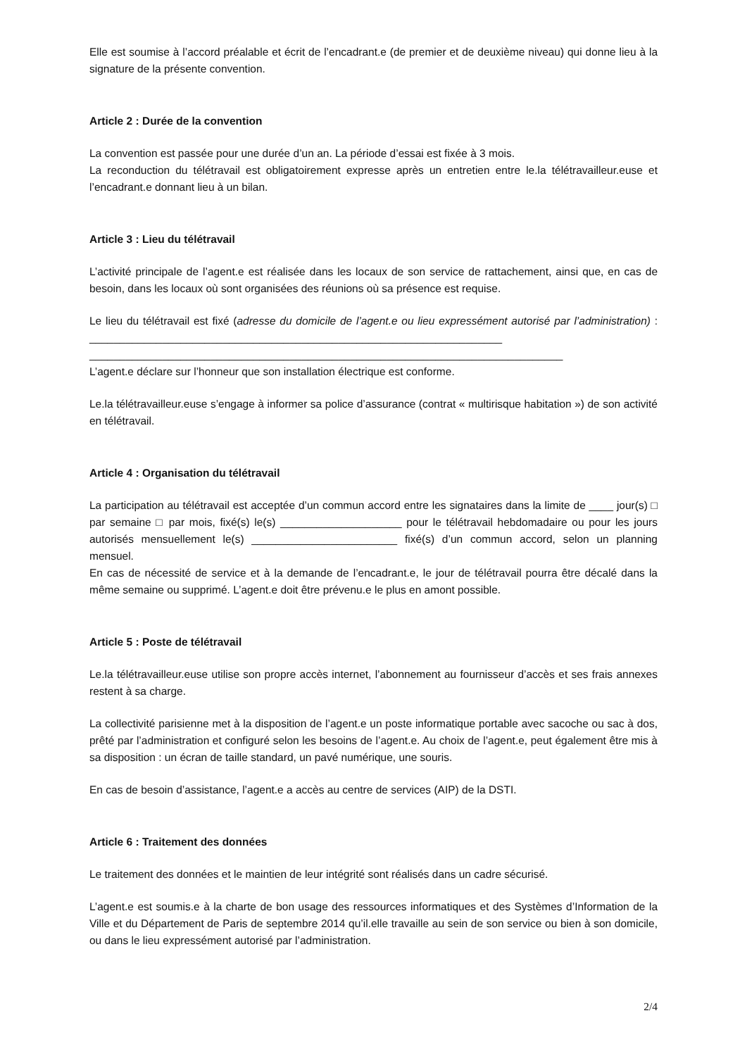Elle est soumise à l’accord préalable et écrit de l’encadrant.e (de premier et de deuxième niveau) qui donne lieu à la signature de la présente convention.
Article 2 : Durée de la convention
La convention est passée pour une durée d’un an. La période d’essai est fixée à 3 mois.
La reconduction du télétravail est obligatoirement expresse après un entretien entre le.la télétravailleur.euse et l’encadrant.e donnant lieu à un bilan.
Article 3 : Lieu du télétravail
L’activité principale de l’agent.e est réalisée dans les locaux de son service de rattachement, ainsi que, en cas de besoin, dans les locaux où sont organisées des réunions où sa présence est requise.
Le lieu du télétravail est fixé (adresse du domicile de l’agent.e ou lieu expressément autorisé par l’administration) : ____________________________________________________________________
______________________________________________________________________________
L’agent.e déclare sur l’honneur que son installation électrique est conforme.
Le.la télétravailleur.euse s’engage à informer sa police d’assurance (contrat « multirisque habitation ») de son activité en télétravail.
Article 4 : Organisation du télétravail
La participation au télétravail est acceptée d’un commun accord entre les signataires dans la limite de ____ jour(s) □ par semaine □ par mois, fixé(s) le(s) ____________________ pour le télétravail hebdomadaire ou pour les jours autorisés mensuellement le(s) ________________________ fixé(s) d’un commun accord, selon un planning mensuel.
En cas de nécessité de service et à la demande de l’encadrant.e, le jour de télétravail pourra être décalé dans la même semaine ou supprimé. L’agent.e doit être prévenu.e le plus en amont possible.
Article 5 : Poste de télétravail
Le.la télétravailleur.euse utilise son propre accès internet, l’abonnement au fournisseur d’accès et ses frais annexes restent à sa charge.
La collectivité parisienne met à la disposition de l’agent.e un poste informatique portable avec sacoche ou sac à dos, prêté par l’administration et configuré selon les besoins de l’agent.e. Au choix de l’agent.e, peut également être mis à sa disposition : un écran de taille standard, un pavé numérique, une souris.
En cas de besoin d’assistance, l’agent.e a accès au centre de services (AIP) de la DSTI.
Article 6 : Traitement des données
Le traitement des données et le maintien de leur intégrité sont réalisés dans un cadre sécurisé.
L’agent.e est soumis.e à la charte de bon usage des ressources informatiques et des Systèmes d’Information de la Ville et du Département de Paris de septembre 2014 qu’il.elle travaille au sein de son service ou bien à son domicile, ou dans le lieu expressément autorisé par l’administration.
2/4